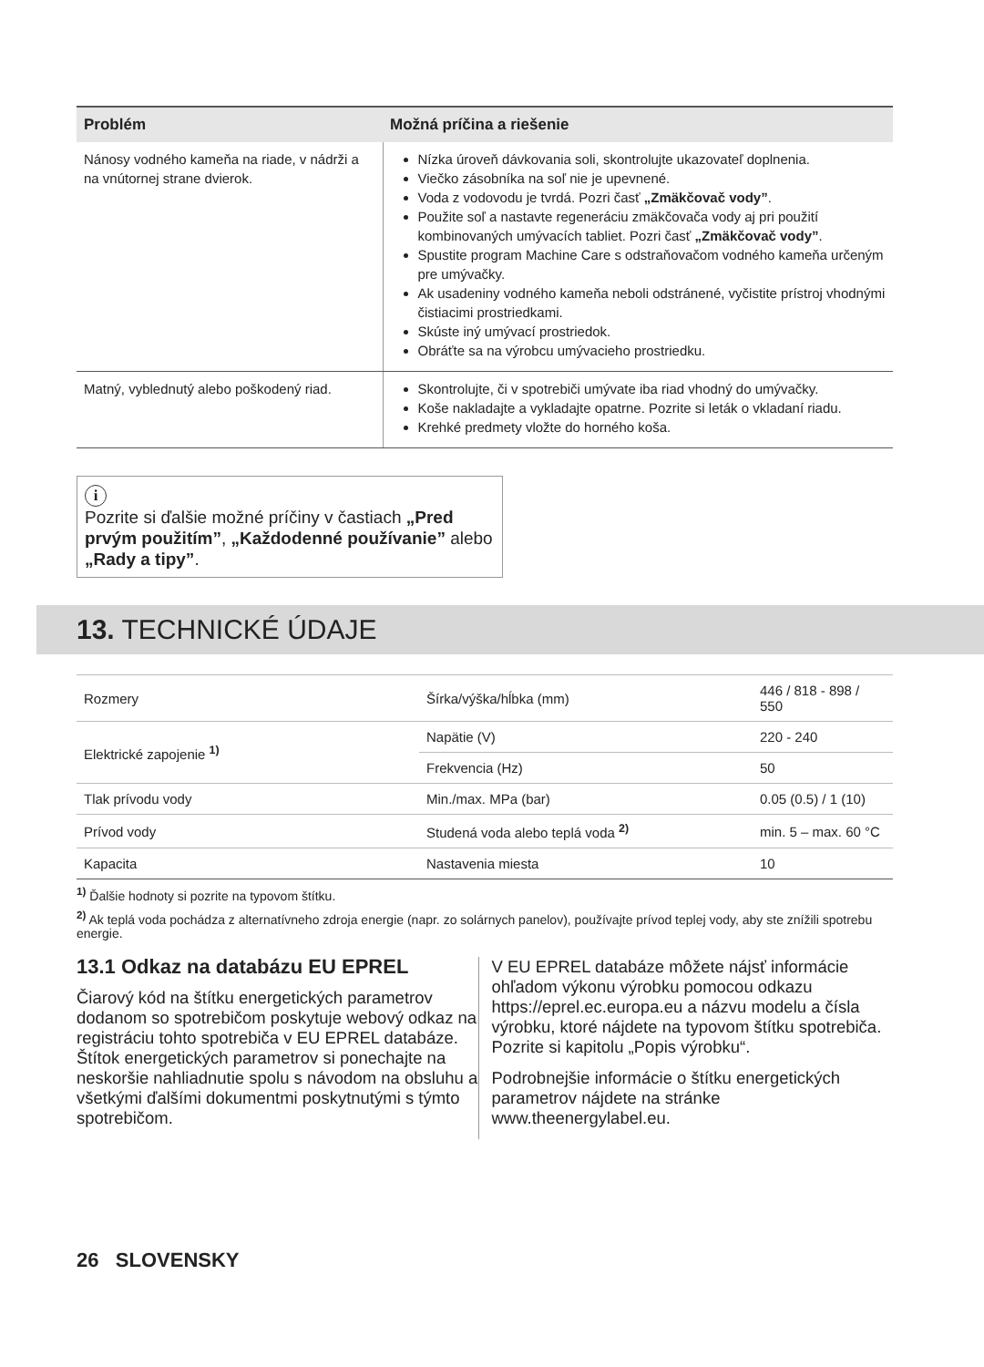| Problém | Možná príčina a riešenie |
| --- | --- |
| Nánosy vodného kameňa na riade, v nádrži a na vnútornej strane dvierok. | Nízka úroveň dávkovania soli, skontrolujte ukazovateľ doplnenia. Viečko zásobníka na soľ nie je upevnené. Voda z vodovodu je tvrdá. Pozri časť „Zmäkčovač vody” . Použite soľ a nastavte regeneráciu zmäkčovača vody aj pri použití kombinovaných umývacích tabliet. Pozri časť „Zmäkčovač vody” . Spustite program Machine Care s odstraňovačom vodného kameňa určeným pre umývačky. Ak usadeniny vodného kameňa neboli odstránené, vyčistite prístroj vhodnými čistiacimi prostriedkami. Skúste iný umývací prostriedok. Obráťte sa na výrobcu umývacieho prostriedku. |
| Matný, vyblednutý alebo poškodený riad. | Skontrolujte, či v spotrebiči umývate iba riad vhodný do umývačky. Koše nakladajte a vykladajte opatrne. Pozrite si leták o vkladaní riadu. Krehké predmety vložte do horného koša. |
i
Pozrite si ďalšie možné príčiny v častiach „Pred prvým použitím”, „Každodenné používanie” alebo „Rady a tipy”.
13. TECHNICKÉ ÚDAJE
| Rozmery | Šírka/výška/hĺbka (mm) | 446 / 818 - 898 / 550 |
| Elektrické zapojenie <sup>1)</sup> | Napätie (V) | 220 - 240 |
| | Frekvencia (Hz) | 50 |
| Tlak prívodu vody | Min./max. MPa (bar) | 0.05 (0.5) / 1 (10) |
| Prívod vody | Studená voda alebo teplá voda <sup>2)</sup> | min. 5 – max. 60 °C |
| Kapacita | Nastavenia miesta | 10 |
<sup>1)</sup> Ďalšie hodnoty si pozrite na typovom štítku.
<sup>2)</sup> Ak teplá voda pochádza z alternatívneho zdroja energie (napr. zo solárnych panelov), používajte prívod teplej vody, aby ste znížili spotrebu energie.
13.1 Odkaz na databázu EU EPREL
Čiarový kód na štítku energetických parametrov dodanom so spotrebičom poskytuje webový odkaz na registráciu tohto spotrebiča v EU EPREL databáze. Štítok energetických parametrov si ponechajte na neskoršie nahliadnutie spolu s návodom na obsluhu a všetkými ďalšími dokumentmi poskytnutými s týmto spotrebičom.
V EU EPREL databáze môžete nájsť informácie ohľadom výkonu výrobku pomocou odkazu https://eprel.ec.europa.eu a názvu modelu a čísla výrobku, ktoré nájdete na typovom štítku spotrebiča. Pozrite si kapitolu „Popis výrobku“.
Podrobnejšie informácie o štítku energetických parametrov nájdete na stránke www.theenergylabel.eu.
26 SLOVENSKY